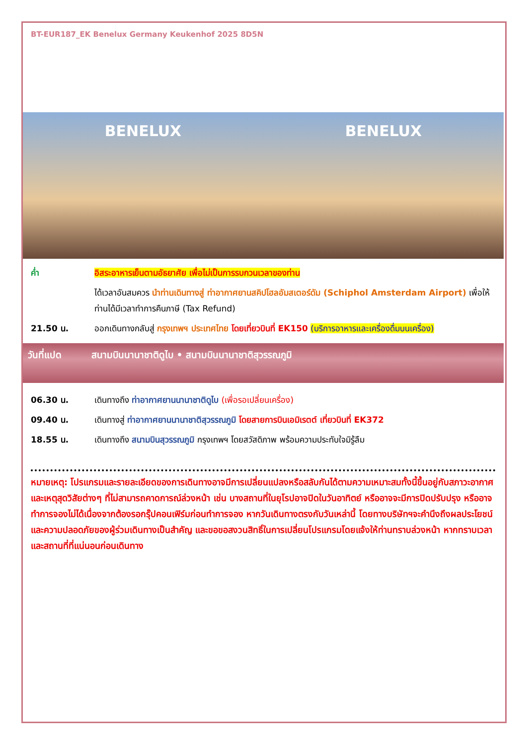BT-EUR187_EK Benelux Germany Keukenhof 2025 8D5N
BENELUX BENELUX
ค่ำ อิสระอาหารเย็นตามอัธยาศัย เพื่อไม่เป็นการรบกวนเวลาของท่าน
ได้เวลาอันสมควร นำท่านเดินทางสู่ ท่าอากาศยานสคิปโฮลอัมสเตอร์ดัม (Schiphol Amsterdam Airport) เพื่อให้ท่านได้มีเวลาทำการคืนภาษี (Tax Refund)
21.50 น. ออกเดินทางกลับสู่ กรุงเทพฯ ประเทศไทย โดยเที่ยวบินที่ EK150 (บริการอาหารและเครื่องดื่มบนเครื่อง)
วันที่แปด สนามบินนานาชาติดูไบ • สนามบินนานาชาติสุวรรณภูมิ
06.30 น. เดินทางถึง ท่าอากาศยานนานาชาติดูไบ (เพื่อรอเปลี่ยนเครื่อง)
09.40 น. เดินทางสู่ ท่าอากาศยานนานาชาติสุวรรณภูมิ โดยสายการบินเอมิเรตต์ เที่ยวบินที่ EK372
18.55 น. เดินทางถึง สนามบินสุวรรณภูมิ กรุงเทพฯ โดยสวัสดิภาพ พร้อมความประทับใจมิรู้ลืม
หมายเหตุ: โปรแกรมและรายละเอียดของการเดินทางอาจมีการเปลี่ยนแปลงหรือสลับกันได้ตามความเหมาะสมทั้งนี้ขึ้นอยู่กับสภาวะอากาศ และเหตุสุดวิสัยต่างๆ ที่ไม่สามารถคาดการณ์ล่วงหน้า เช่น บางสถานที่ในยุโรปอาจปิดในวันอาทิตย์ หรืออาจจะมีการปิดปรับปรุง หรืออาจทำการจองไม่ได้เนื่องจากต้องรอกรุ๊ปคอนเฟิร์มก่อนทำการจอง หากวันเดินทางตรงกับวันเหล่านี้ โดยทางบริษัทฯจะคำนึงถึงผลประโยชน์ และความปลอดภัยของผู้ร่วมเดินทางเป็นสำคัญ และขอขอสงวนสิทธิ์ในการเปลี่ยนโปรแกรมโดยแจ้งให้ท่านทราบล่วงหน้า หากทราบเวลาและสถานที่ที่แน่นอนก่อนเดินทาง